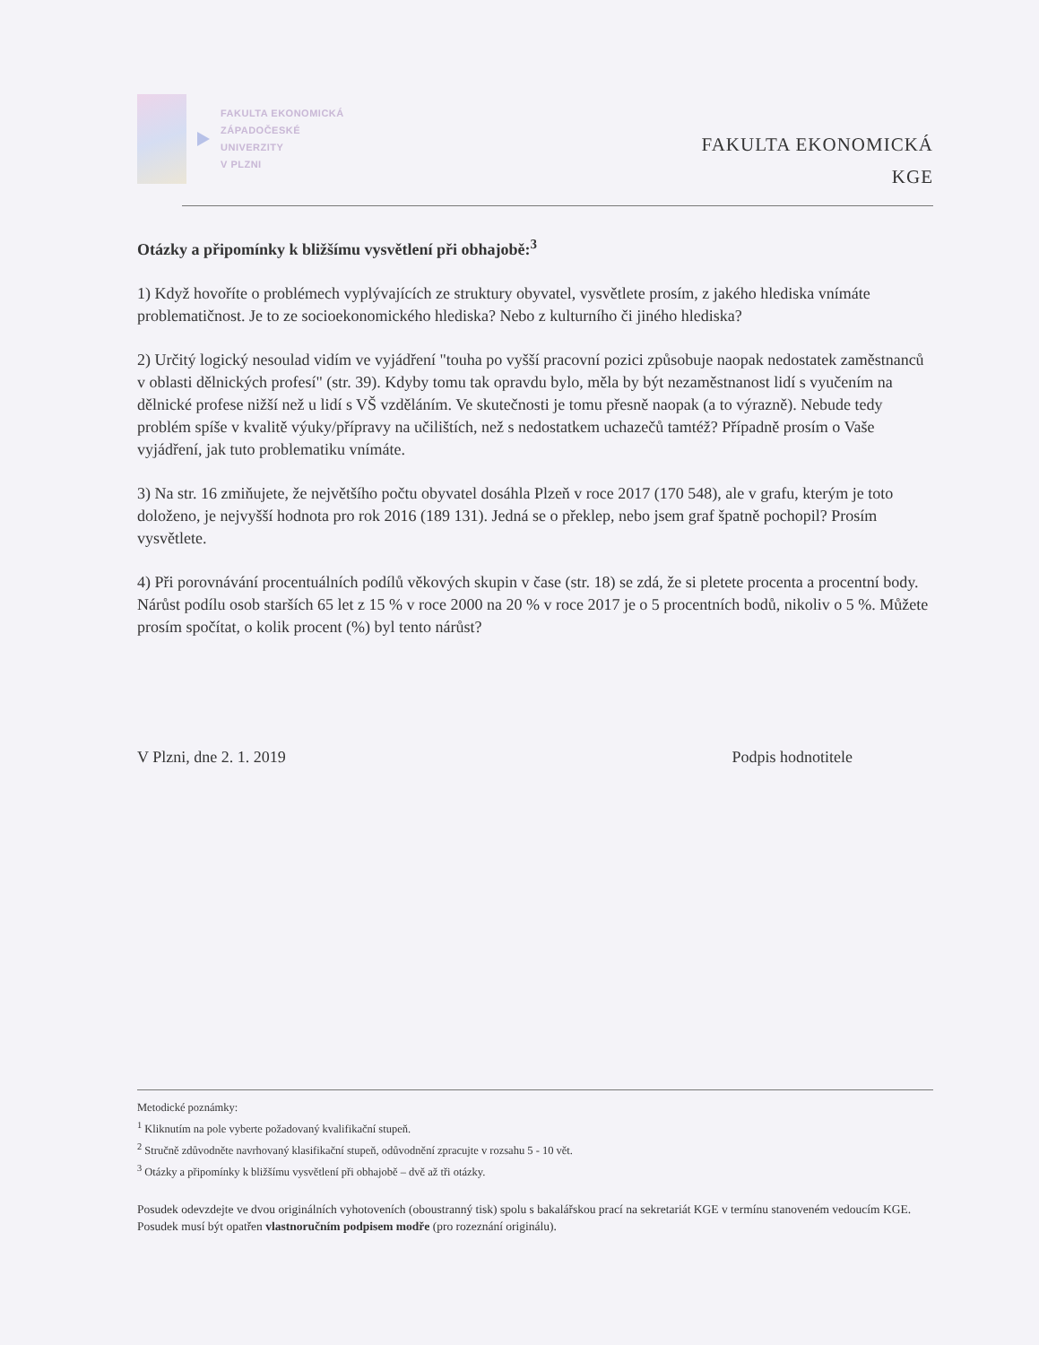FAKULTA EKONOMICKÁ
ZÁPADOČESKÉ
UNIVERZITY
V PLZNI
FAKULTA EKONOMICKÁ
KGE
Otázky a připomínky k bližšímu vysvětlení při obhajobě:<sup>3</sup>
1) Když hovoříte o problémech vyplývajících ze struktury obyvatel, vysvětlete prosím, z jakého hlediska vnímáte problematičnost. Je to ze socioekonomického hlediska? Nebo z kulturního či jiného hlediska?
2) Určitý logický nesoulad vidím ve vyjádření "touha po vyšší pracovní pozici způsobuje naopak nedostatek zaměstnanců v oblasti dělnických profesí" (str. 39). Kdyby tomu tak opravdu bylo, měla by být nezaměstnanost lidí s vyučením na dělnické profese nižší než u lidí s VŠ vzděláním. Ve skutečnosti je tomu přesně naopak (a to výrazně). Nebude tedy problém spíše v kvalitě výuky/přípravy na učilištích, než s nedostatkem uchazečů tamtéž? Případně prosím o Vaše vyjádření, jak tuto problematiku vnímáte.
3) Na str. 16 zmiňujete, že největšího počtu obyvatel dosáhla Plzeň v roce 2017 (170 548), ale v grafu, kterým je toto doloženo, je nejvyšší hodnota pro rok 2016 (189 131). Jedná se o překlep, nebo jsem graf špatně pochopil? Prosím vysvětlete.
4) Při porovnávání procentuálních podílů věkových skupin v čase (str. 18) se zdá, že si pletete procenta a procentní body. Nárůst podílu osob starších 65 let z 15 % v roce 2000 na 20 % v roce 2017 je o 5 procentních bodů, nikoliv o 5 %. Můžete prosím spočítat, o kolik procent (%) byl tento nárůst?
V Plzni, dne 2. 1. 2019 Podpis hodnotitele
Metodické poznámky:
<sup>1</sup> Kliknutím na pole vyberte požadovaný kvalifikační stupeň.
<sup>2</sup> Stručně zdůvodněte navrhovaný klasifikační stupeň, odůvodnění zpracujte v rozsahu 5 - 10 vět.
<sup>3</sup> Otázky a připomínky k bližšímu vysvětlení při obhajobě – dvě až tři otázky.
Posudek odevzdejte ve dvou originálních vyhotoveních (oboustranný tisk) spolu s bakalářskou prací na sekretariát KGE v termínu stanoveném vedoucím KGE.
Posudek musí být opatřen vlastnoručním podpisem modře (pro rozeznání originálu).